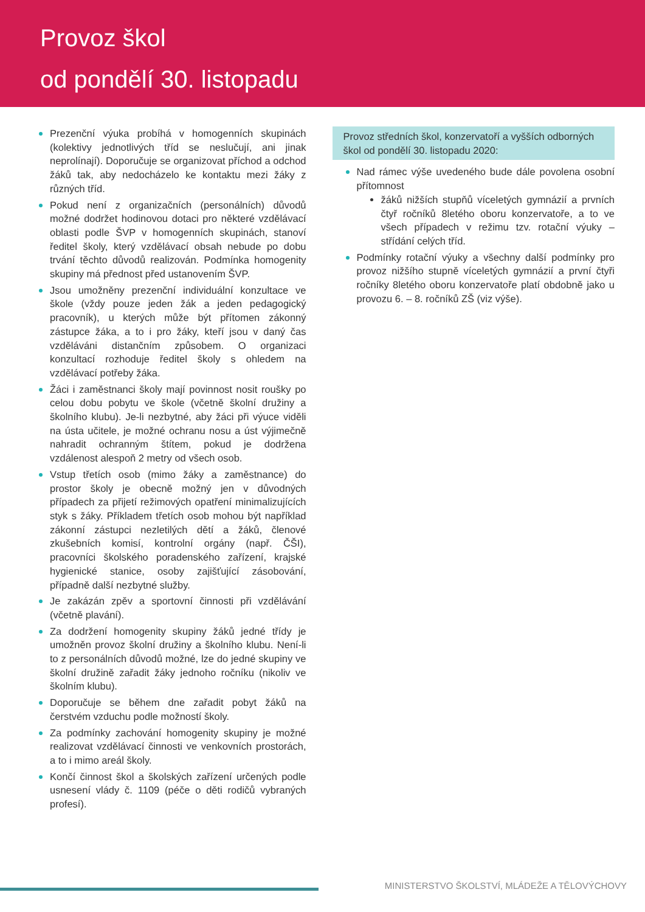Provoz škol
od pondělí 30. listopadu
Prezenční výuka probíhá v homogenních skupinách (kolektivy jednotlivých tříd se neslučují, ani jinak neprolínají). Doporučuje se organizovat příchod a odchod žáků tak, aby nedocházelo ke kontaktu mezi žáky z různých tříd.
Pokud není z organizačních (personálních) důvodů možné dodržet hodinovou dotaci pro některé vzdělávací oblasti podle ŠVP v homogenních skupinách, stanoví ředitel školy, který vzdělávací obsah nebude po dobu trvání těchto důvodů realizován. Podmínka homogenity skupiny má přednost před ustanovením ŠVP.
Jsou umožněny prezenční individuální konzultace ve škole (vždy pouze jeden žák a jeden pedagogický pracovník), u kterých může být přítomen zákonný zástupce žáka, a to i pro žáky, kteří jsou v daný čas vzděláváni distančním způsobem. O organizaci konzultací rozhoduje ředitel školy s ohledem na vzdělávací potřeby žáka.
Žáci i zaměstnanci školy mají povinnost nosit roušky po celou dobu pobytu ve škole (včetně školní družiny a školního klubu). Je-li nezbytné, aby žáci při výuce viděli na ústa učitele, je možné ochranu nosu a úst výjimečně nahradit ochranným štítem, pokud je dodržena vzdálenost alespoň 2 metry od všech osob.
Vstup třetích osob (mimo žáky a zaměstnance) do prostor školy je obecně možný jen v důvodných případech za přijetí režimových opatření minimalizujících styk s žáky. Příkladem třetích osob mohou být například zákonní zástupci nezletilých dětí a žáků, členové zkušebních komisí, kontrolní orgány (např. ČŠI), pracovníci školského poradenského zařízení, krajské hygienické stanice, osoby zajišťující zásobování, případně další nezbytné služby.
Je zakázán zpěv a sportovní činnosti při vzdělávání (včetně plavání).
Za dodržení homogenity skupiny žáků jedné třídy je umožněn provoz školní družiny a školního klubu. Není-li to z personálních důvodů možné, lze do jedné skupiny ve školní družině zařadit žáky jednoho ročníku (nikoliv ve školním klubu).
Doporučuje se během dne zařadit pobyt žáků na čerstvém vzduchu podle možností školy.
Za podmínky zachování homogenity skupiny je možné realizovat vzdělávací činnosti ve venkovních prostorách, a to i mimo areál školy.
Končí činnost škol a školských zařízení určených podle usnesení vlády č. 1109 (péče o děti rodičů vybraných profesí).
Provoz středních škol, konzervatoří a vyšších odborných škol od pondělí 30. listopadu 2020:
Nad rámec výše uvedeného bude dále povolena osobní přítomnost
žáků nižších stupňů víceletých gymnázií a prvních čtyř ročníků 8letého oboru konzervatoře, a to ve všech případech v režimu tzv. rotační výuky – střídání celých tříd.
Podmínky rotační výuky a všechny další podmínky pro provoz nižšího stupně víceletých gymnázií a první čtyři ročníky 8letého oboru konzervatoře platí obdobně jako u provozu 6. – 8. ročníků ZŠ (viz výše).
MINISTERSTVO ŠKOLSTVÍ, MLÁDEŽE A TĚLOVÝCHOVY